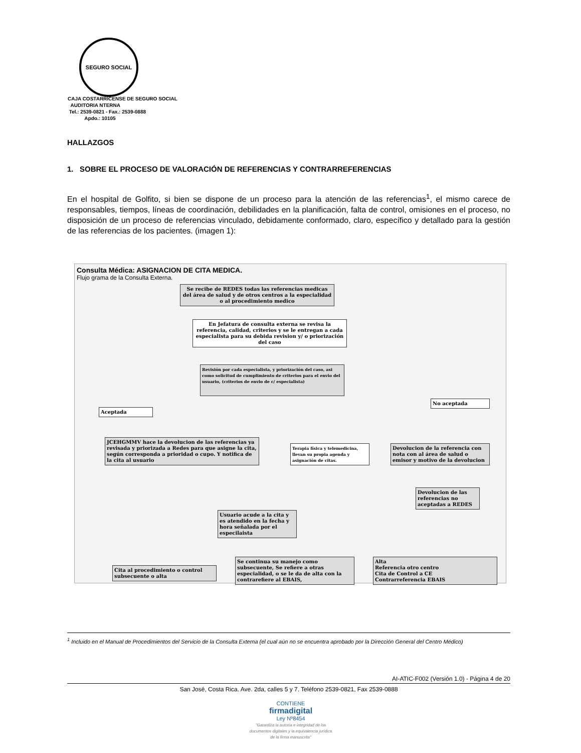SEGURO SOCIAL
CAJA COSTARRICENSE DE SEGURO SOCIAL
AUDITORIA NTERNA
Tel.: 2539-0821 - Fax.: 2539-0888
Apdo.: 10105
HALLAZGOS
1. SOBRE EL PROCESO DE VALORACIÓN DE REFERENCIAS Y CONTRARREFERENCIAS
En el hospital de Golfito, si bien se dispone de un proceso para la atención de las referencias<sup>1</sup>, el mismo carece de responsables, tiempos, líneas de coordinación, debilidades en la planificación, falta de control, omisiones en el proceso, no disposición de un proceso de referencias vinculado, debidamente conformado, claro, específico y detallado para la gestión de las referencias de los pacientes. (imagen 1):
Consulta Médica: ASIGNACION DE CITA MEDICA.
Flujo grama de la Consulta Externa.
Se recibe de REDES todas las referencias medicas del área de salud y de otros centros a la especialidad o al procedimiento medico
En Jefatura de consulta externa se revisa la referencia, calidad, criterios y se le entregan a cada especialista para su debida revision y/ o priorización del caso
Revisión por cada especialista, y priorización del caso, asi como solicitud de cumplimiento de criterios para el envio del usuario, (criterios de envio de c/ especialista)
Aceptada
No aceptada
JCEHGMMV hace la devolucion de las referencias ya revisada y priorizada a Redes para que asigne la cita, según corresponda a prioridad o cupo. Y notifica de la cita al usuario
Terapia física y telemedicina, llevan su propia agenda y asignación de citas.
Devolucion de la referencia con nota con al área de salud o emisor y motivo de la devolucion
Devolucion de las referencias no aceptadas a REDES
Usuario acude a la cita y es atendido en la fecha y hora señalada por el especilaista
Cita al procedimiento o control subsecuente o alta
Se continua su manejo como subsecuente, Se refiere a otras especialidad, o se le da de alta con la contrarefiere al EBAIS,
Alta
Referencia otro centro
Cita de Control a CE
Contrarreferencia EBAIS
<sup>1</sup> Incluido en el Manual de Procedimientos del Servicio de la Consulta Externa (el cual aún no se encuentra aprobado por la Dirección General del Centro Médico)
AI-ATIC-F002 (Versión 1.0) - Página 4 de 20
San José, Costa Rica. Ave. 2da, calles 5 y 7. Teléfono 2539-0821, Fax 2539-0888
CONTIENE
firmadigital
Ley Nº8454
"Garantiza la autoría e integridad de los documentos digitales y la equivalencia jurídica de la firma manuscrita"